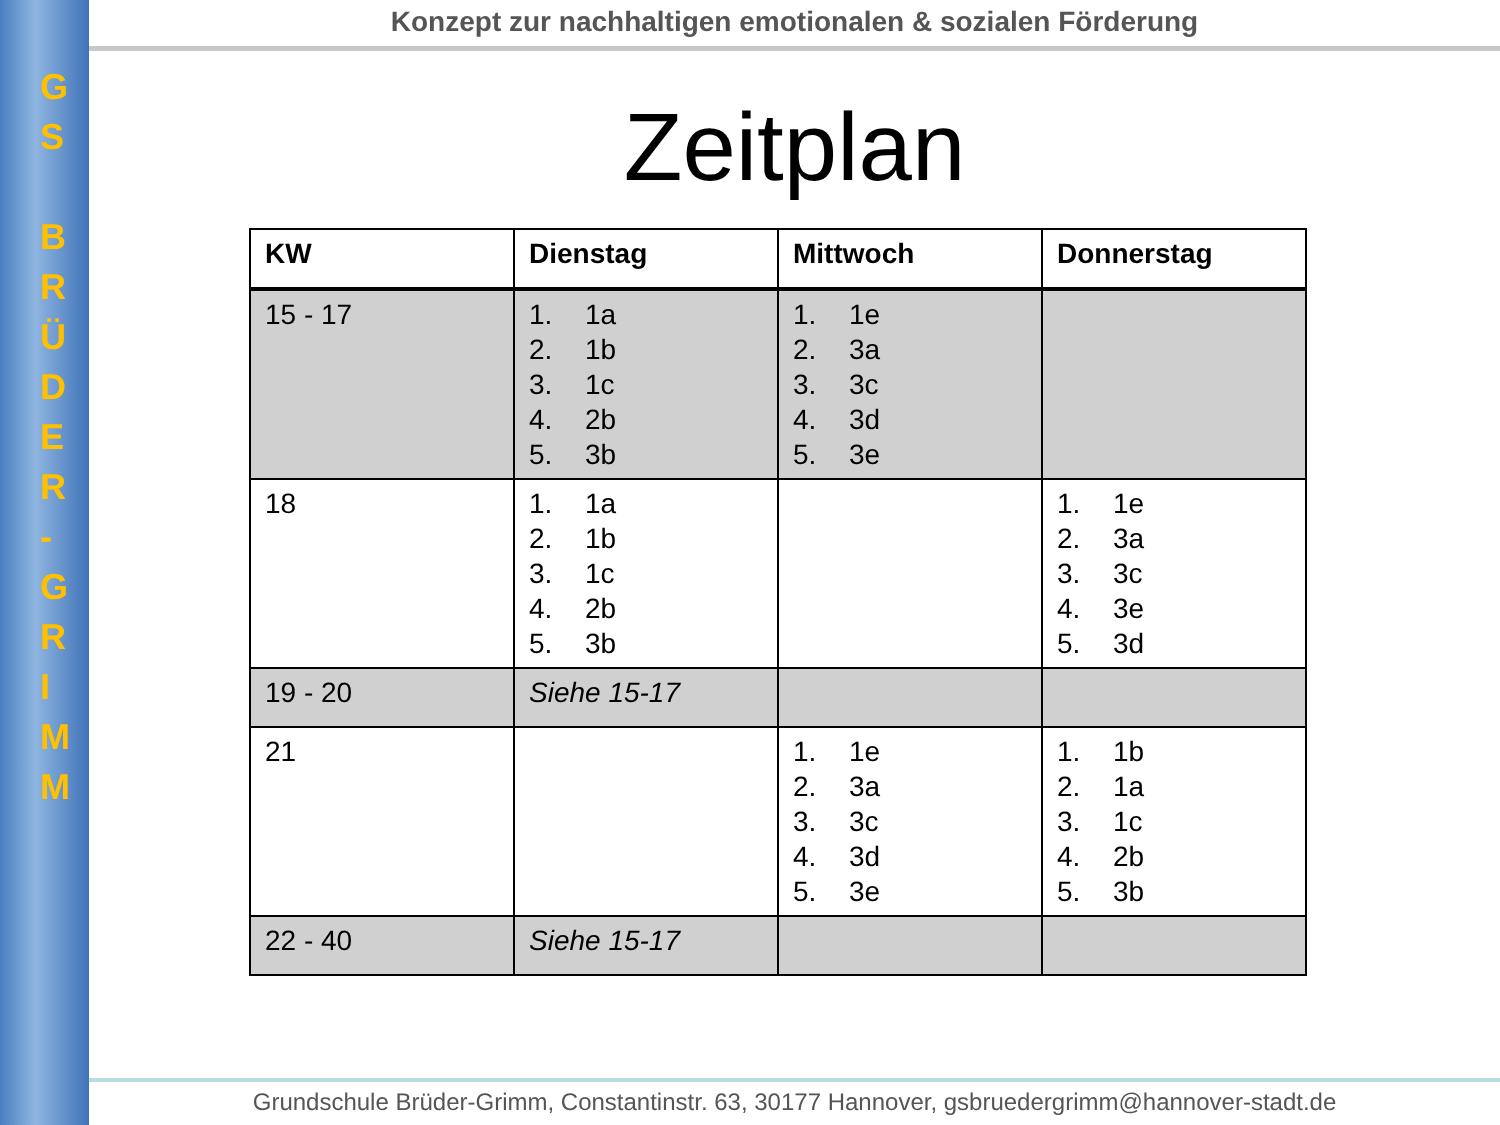G
S
B
R
Ü
D
E
R
-
G
R
I
M
M
Konzept zur nachhaltigen emotionalen & sozialen Förderung
Zeitplan
| KW | Dienstag | Mittwoch | Donnerstag |
| --- | --- | --- | --- |
| 15 - 17 | 1. 1a 2. 1b 3. 1c 4. 2b 5. 3b | 1. 1e 2. 3a 3. 3c 4. 3d 5. 3e | |
| 18 | 1. 1a 2. 1b 3. 1c 4. 2b 5. 3b | | 1. 1e 2. 3a 3. 3c 4. 3e 5. 3d |
| 19 - 20 | Siehe 15-17 | | |
| 21 | | 1. 1e 2. 3a 3. 3c 4. 3d 5. 3e | 1. 1b 2. 1a 3. 1c 4. 2b 5. 3b |
| 22 - 40 | Siehe 15-17 | | |
Grundschule Brüder-Grimm, Constantinstr. 63, 30177 Hannover, gsbruedergrimm@hannover-stadt.de